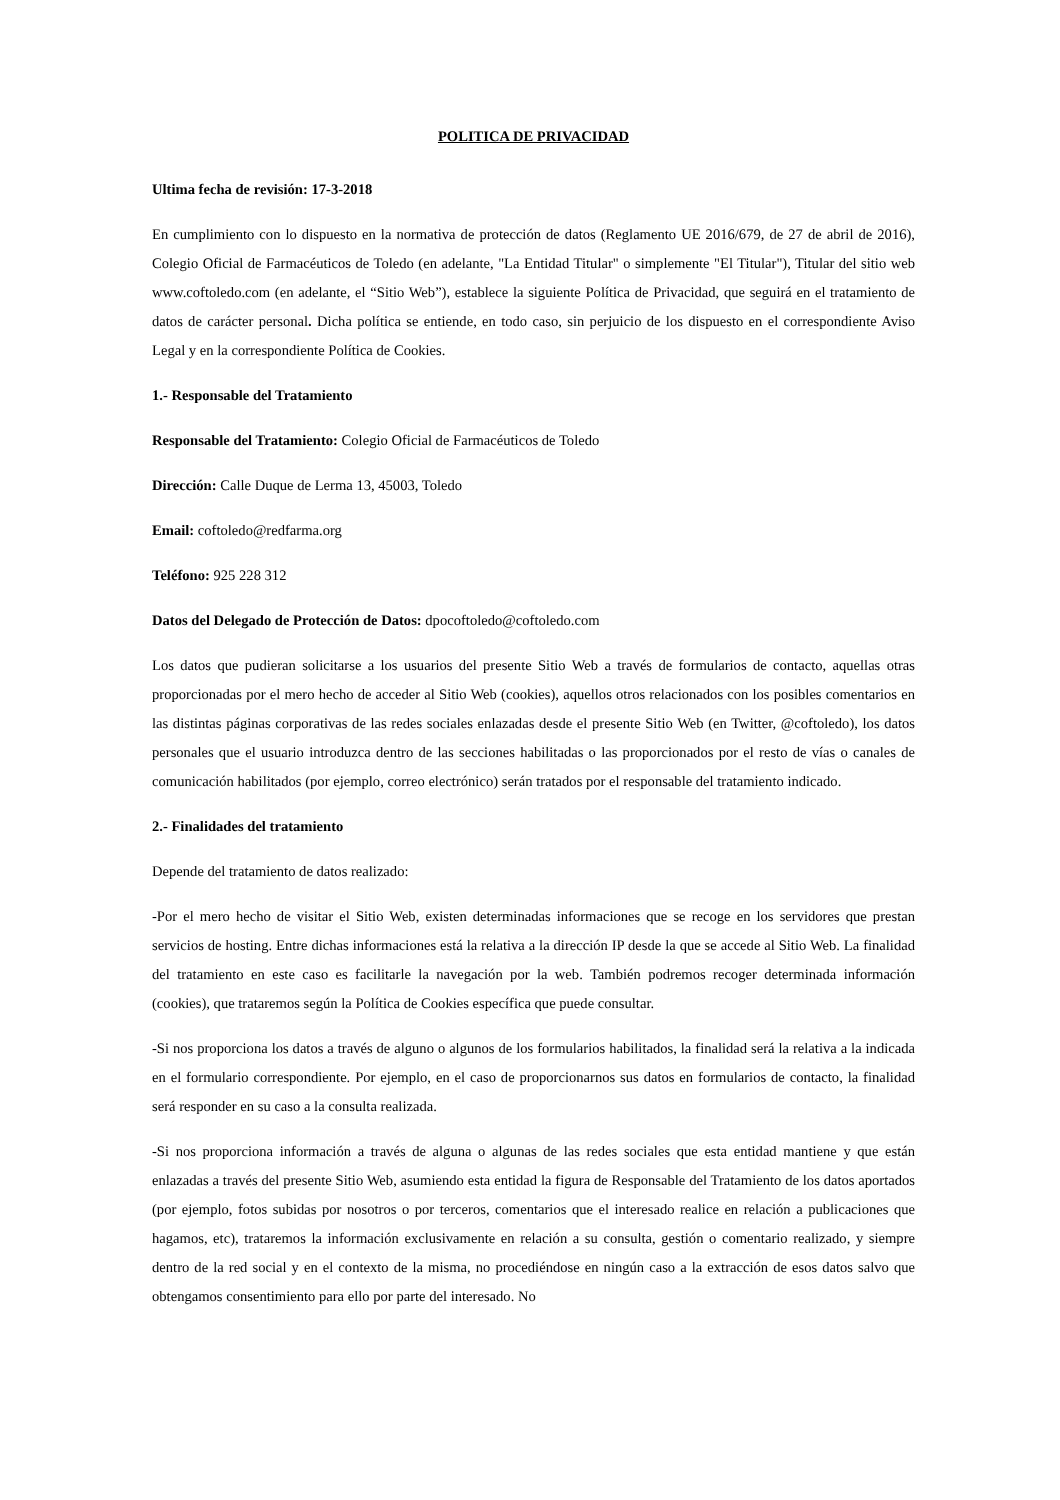POLITICA DE PRIVACIDAD
Ultima fecha de revisión: 17-3-2018
En cumplimiento con lo dispuesto en la normativa de protección de datos (Reglamento UE 2016/679, de 27 de abril de 2016), Colegio Oficial de Farmacéuticos de Toledo (en adelante, "La Entidad Titular" o simplemente "El Titular"), Titular del sitio web www.coftoledo.com (en adelante, el “Sitio Web”), establece la siguiente Política de Privacidad, que seguirá en el tratamiento de datos de carácter personal. Dicha política se entiende, en todo caso, sin perjuicio de los dispuesto en el correspondiente Aviso Legal y en la correspondiente Política de Cookies.
1.- Responsable del Tratamiento
Responsable del Tratamiento: Colegio Oficial de Farmacéuticos de Toledo
Dirección: Calle Duque de Lerma 13, 45003, Toledo
Email: coftoledo@redfarma.org
Teléfono: 925 228 312
Datos del Delegado de Protección de Datos: dpocoftoledo@coftoledo.com
Los datos que pudieran solicitarse a los usuarios del presente Sitio Web a través de formularios de contacto, aquellas otras proporcionadas por el mero hecho de acceder al Sitio Web (cookies), aquellos otros relacionados con los posibles comentarios en las distintas páginas corporativas de las redes sociales enlazadas desde el presente Sitio Web (en Twitter, @coftoledo), los datos personales que el usuario introduzca dentro de las secciones habilitadas o las proporcionados por el resto de vías o canales de comunicación habilitados (por ejemplo, correo electrónico) serán tratados por el responsable del tratamiento indicado.
2.- Finalidades del tratamiento
Depende del tratamiento de datos realizado:
-Por el mero hecho de visitar el Sitio Web, existen determinadas informaciones que se recoge en los servidores que prestan servicios de hosting. Entre dichas informaciones está la relativa a la dirección IP desde la que se accede al Sitio Web. La finalidad del tratamiento en este caso es facilitarle la navegación por la web. También podremos recoger determinada información (cookies), que trataremos según la Política de Cookies específica que puede consultar.
-Si nos proporciona los datos a través de alguno o algunos de los formularios habilitados, la finalidad será la relativa a la indicada en el formulario correspondiente. Por ejemplo, en el caso de proporcionarnos sus datos en formularios de contacto, la finalidad será responder en su caso a la consulta realizada.
-Si nos proporciona información a través de alguna o algunas de las redes sociales que esta entidad mantiene y que están enlazadas a través del presente Sitio Web, asumiendo esta entidad la figura de Responsable del Tratamiento de los datos aportados (por ejemplo, fotos subidas por nosotros o por terceros, comentarios que el interesado realice en relación a publicaciones que hagamos, etc), trataremos la información exclusivamente en relación a su consulta, gestión o comentario realizado, y siempre dentro de la red social y en el contexto de la misma, no procediéndose en ningún caso a la extracción de esos datos salvo que obtengamos consentimiento para ello por parte del interesado. No